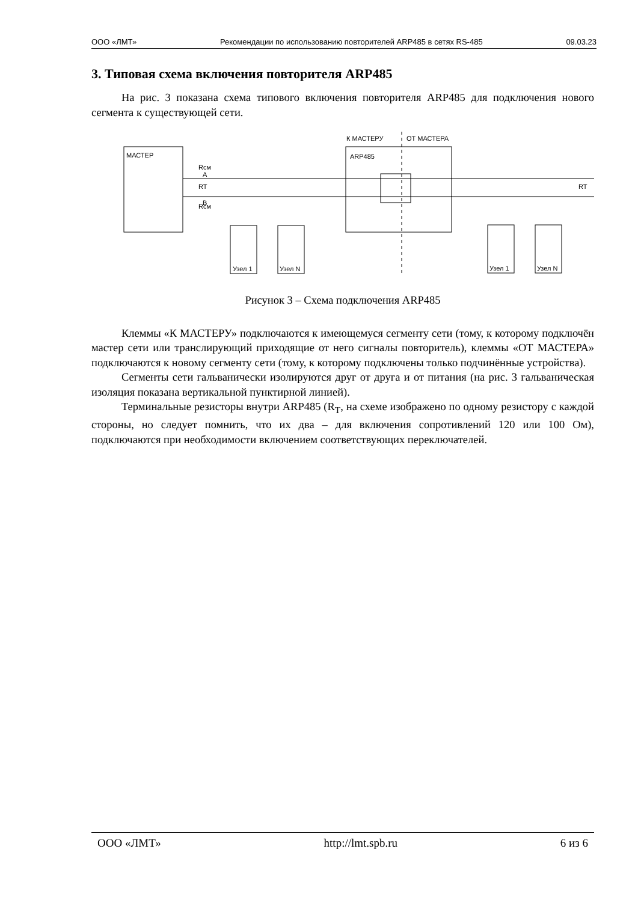ООО «ЛМТ» Рекомендации по использованию повторителей ARP485 в сетях RS-485 09.03.23
3. Типовая схема включения повторителя ARP485
На рис. 3 показана схема типового включения повторителя ARP485 для подключения нового сегмента к существующей сети.
МАСТЕР
ARP485
К МАСТЕРУ
ОТ МАСТЕРА
Узел 1
Узел N
Узел 1
Узел N
A
B
Rсм
RT
Rсм
RT
Рисунок 3 – Схема подключения ARP485
Клеммы «К МАСТЕРУ» подключаются к имеющемуся сегменту сети (тому, к которому подключён мастер сети или транслирующий приходящие от него сигналы повторитель), клеммы «ОТ МАСТЕРА» подключаются к новому сегменту сети (тому, к которому подключены только подчинённые устройства).
Сегменты сети гальванически изолируются друг от друга и от питания (на рис. 3 гальваническая изоляция показана вертикальной пунктирной линией).
Терминальные резисторы внутри ARP485 (R<sub>T</sub>, на схеме изображено по одному резистору с каждой стороны, но следует помнить, что их два – для включения сопротивлений 120 или 100 Ом), подключаются при необходимости включением соответствующих переключателей.
ООО «ЛМТ» http://lmt.spb.ru 6 из 6